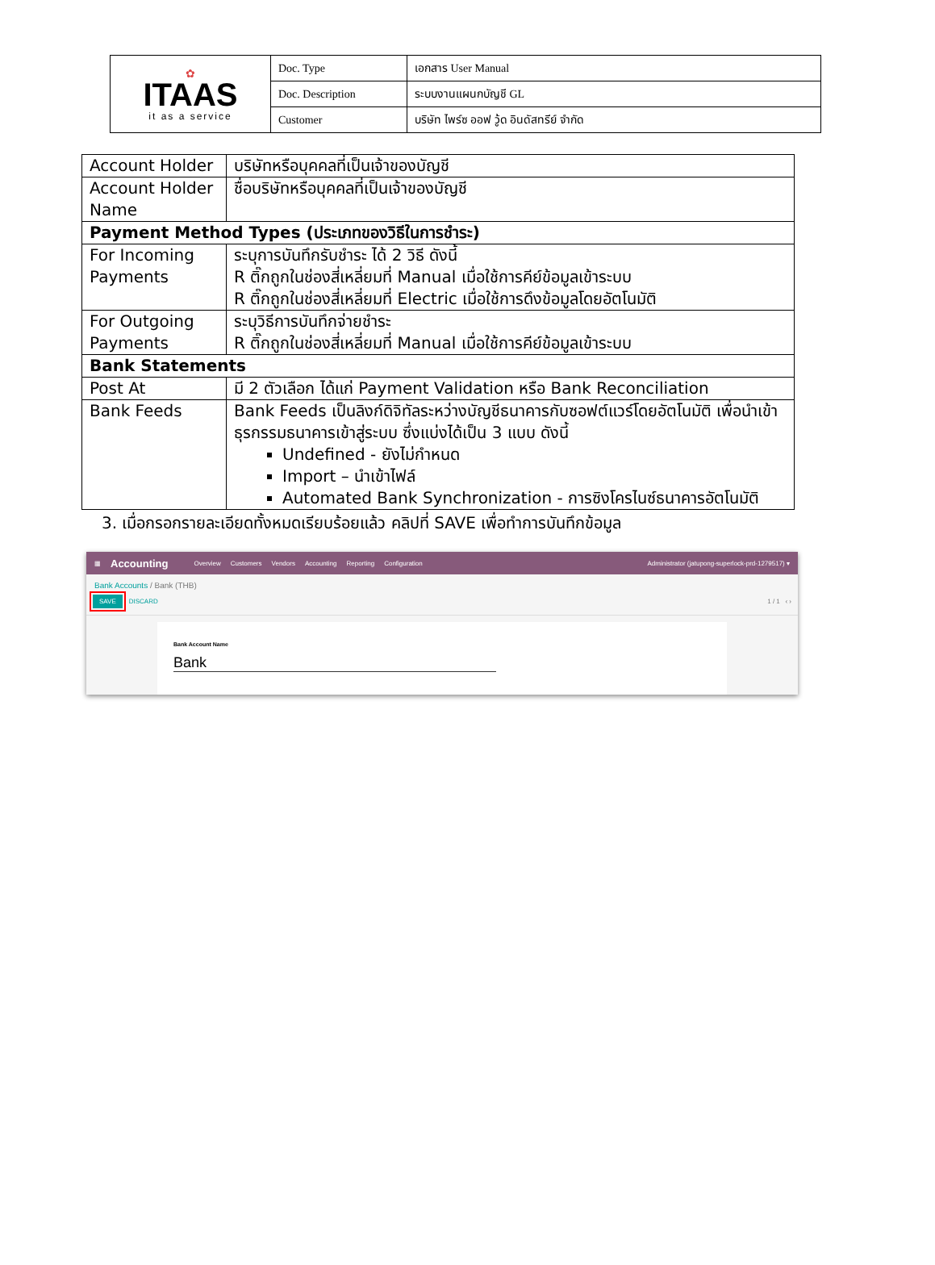| ✿ ITAAS it as a service | Doc. Type | เอกสาร User Manual |
| | Doc. Description | ระบบงานแผนกบัญชี GL |
| | Customer | บริษัท ไพร์ซ ออฟ วู้ด อินดัสทรีย์ จำกัด |
| Account Holder | บริษัทหรือบุคคลที่เป็นเจ้าของบัญชี |
| Account Holder Name | ชื่อบริษัทหรือบุคคลที่เป็นเจ้าของบัญชี |
| Payment Method Types (ประเภทของวิธีในการชำระ) | |
| For Incoming Payments | ระบุการบันทึกรับชำระ ได้ 2 วิธี ดังนี้ R ติ๊กถูกในช่องสี่เหลี่ยมที่ Manual เมื่อใช้การคีย์ข้อมูลเข้าระบบ R ติ๊กถูกในช่องสี่เหลี่ยมที่ Electric เมื่อใช้การดึงข้อมูลโดยอัตโนมัติ |
| For Outgoing Payments | ระบุวิธีการบันทึกจ่ายชำระ R ติ๊กถูกในช่องสี่เหลี่ยมที่ Manual เมื่อใช้การคีย์ข้อมูลเข้าระบบ |
| Bank Statements | |
| Post At | มี 2 ตัวเลือก ได้แก่ Payment Validation หรือ Bank Reconciliation |
| Bank Feeds | Bank Feeds เป็นลิงก์ดิจิทัลระหว่างบัญชีธนาคารกับซอฟต์แวร์โดยอัตโนมัติ เพื่อนำเข้าธุรกรรมธนาคารเข้าสู่ระบบ ซึ่งแบ่งได้เป็น 3 แบบ ดังนี้ Undefined - ยังไม่กำหนด Import – นำเข้าไฟล์ Automated Bank Synchronization - การซิงโครไนซ์ธนาคารอัตโนมัติ |
3. เมื่อกรอกรายละเอียดทั้งหมดเรียบร้อยแล้ว คลิปที่ SAVE เพื่อทำการบันทึกข้อมูล
▦ Accounting Overview Customers Vendors Accounting Reporting Configuration Administrator (jatupong-superlock-prd-1279517) ▾
Bank Accounts / Bank (THB)
SAVE DISCARD 1 / 1 ‹ ›
Bank Account Name
Bank